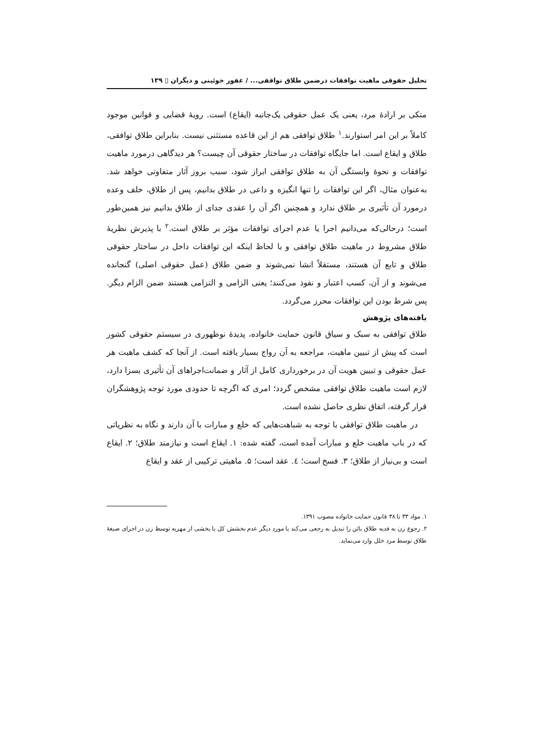تحلیل حقوقی ماهیت توافقات درضمن طلاق توافقی... / غفور خوئینی و دیگران ▯ ۱۳۹
متکی بر ارادهٔ مرد، یعنی یک عمل حقوقی یک‌جانبه (ایقاع) است. رویهٔ قضایی و قوانین موجود کاملاً بر این امر استوارند.<sup>۱</sup> طلاق توافقی هم از این قاعده مستثنی نیست. بنابراین طلاق توافقی، طلاق و ایقاع است. اما جایگاه توافقات در ساختار حقوقی آن چیست؟ هر دیدگاهی درمورد ماهیت توافقات و نحوهٔ وابستگی آن به طلاق توافقی ابراز شود، سبب بروز آثار متفاوتی خواهد شد. به‌عنوان مثال، اگر این توافقات را تنها انگیزه و داعی در طلاق بدانیم، پس از طلاق، خلف وعده درمورد آن تأثیری بر طلاق ندارد و همچنین اگر آن را عقدی جدای از طلاق بدانیم نیز همین‌طور است؛ درحالی‌که می‌دانیم اجرا یا عدم اجرای توافقات مؤثر بر طلاق است.<sup>۲</sup> با پذیرش نظریهٔ طلاق مشروط در ماهیت طلاق توافقی و با لحاظ اینکه این توافقات داخل در ساختار حقوقی طلاق و تابع آن هستند، مستقلاً انشا نمی‌شوند و ضمن طلاق (عمل حقوقی اصلی) گنجانده می‌شوند و از آن، کسب اعتبار و نفوذ می‌کنند؛ یعنی الزامی و التزامی هستند ضمن الزام دیگر. پس شرط بودن این توافقات محرز می‌گردد.
یافته‌های پژوهش
طلاق توافقی به سبک و سیاق قانون حمایت خانواده، پدیدهٔ نوظهوری در سیستم حقوقی کشور است که پیش از تبیین ماهیت، مراجعه به آن رواج بسیار یافته است. از آنجا که کشف ماهیت هر عمل حقوقی و تبیین هویت آن در برخورداری کامل از آثار و ضمانت‌اجراهای آن تأثیری بسزا دارد، لازم است ماهیت طلاق توافقی مشخص گردد؛ امری که اگرچه تا حدودی مورد توجه پژوهشگران قرار گرفته، اتفاق نظری حاصل نشده است.
در ماهیت طلاق توافقی با توجه به شباهت‌هایی که خلع و مبارات با آن دارند و نگاه به نظریاتی که در باب ماهیت خلع و مبارات آمده است، گفته شده: ۱. ایقاع است و نیازمند طلاق؛ ۲. ایقاع است و بی‌نیاز از طلاق؛ ۳. فسخ است؛ ٤. عقد است؛ ۵. ماهیتی ترکیبی از عقد و ایقاع
۱. مواد ۳۳ تا ۳۸ قانون حمایت خانواده مصوب ۱۳۹۱.
۲. رجوع زن به فدیه طلاق بائن را تبدیل به رجعی می‌کند یا مورد دیگر عدم بخشش کل یا بخشی از مهریه توسط زن در اجرای صیغهٔ طلاق توسط مرد خلل وارد می‌نماید.